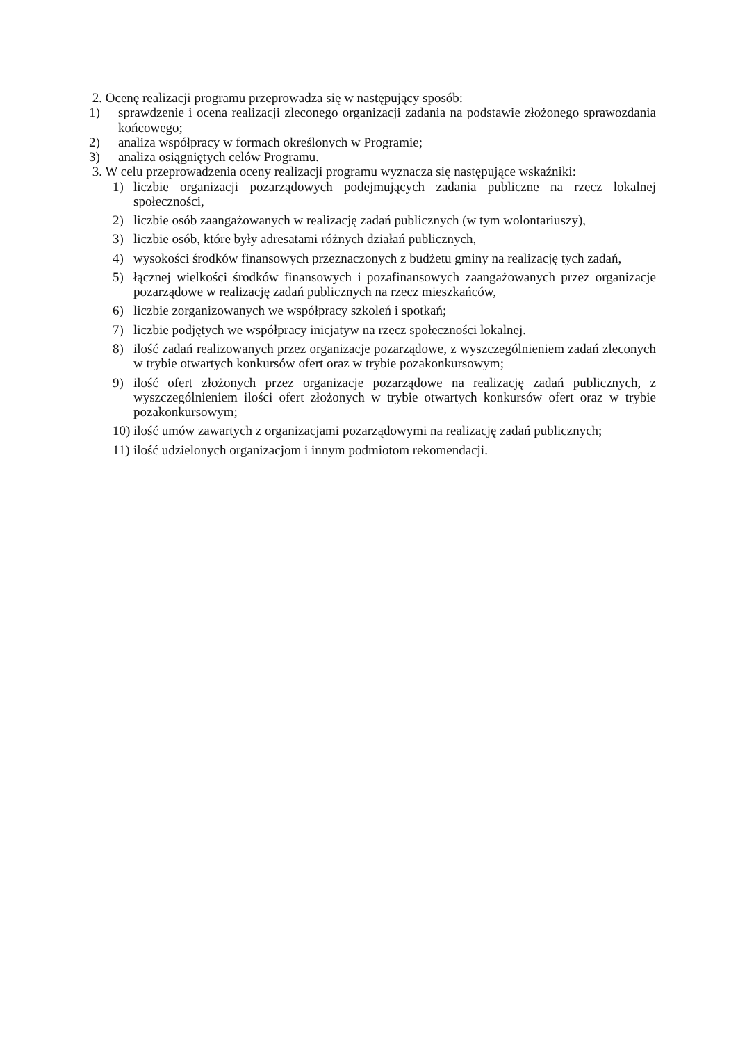2. Ocenę realizacji programu przeprowadza się w następujący sposób:
1) sprawdzenie i ocena realizacji zleconego organizacji zadania na podstawie złożonego sprawozdania końcowego;
2) analiza współpracy w formach określonych w Programie;
3) analiza osiągniętych celów Programu.
3. W celu przeprowadzenia oceny realizacji programu wyznacza się następujące wskaźniki:
1) liczbie organizacji pozarządowych podejmujących zadania publiczne na rzecz lokalnej społeczności,
2) liczbie osób zaangażowanych w realizację zadań publicznych (w tym wolontariuszy),
3) liczbie osób, które były adresatami różnych działań publicznych,
4) wysokości środków finansowych przeznaczonych z budżetu gminy na realizację tych zadań,
5) łącznej wielkości środków finansowych i pozafinansowych zaangażowanych przez organizacje pozarządowe w realizację zadań publicznych na rzecz mieszkańców,
6) liczbie zorganizowanych we współpracy szkoleń i spotkań;
7) liczbie podjętych we współpracy inicjatyw na rzecz społeczności lokalnej.
8) ilość zadań realizowanych przez organizacje pozarządowe, z wyszczególnieniem zadań zleconych w trybie otwartych konkursów ofert oraz w trybie pozakonkursowym;
9) ilość ofert złożonych przez organizacje pozarządowe na realizację zadań publicznych, z wyszczególnieniem ilości ofert złożonych w trybie otwartych konkursów ofert oraz w trybie pozakonkursowym;
10) ilość umów zawartych z organizacjami pozarządowymi na realizację zadań publicznych;
11) ilość udzielonych organizacjom i innym podmiotom rekomendacji.